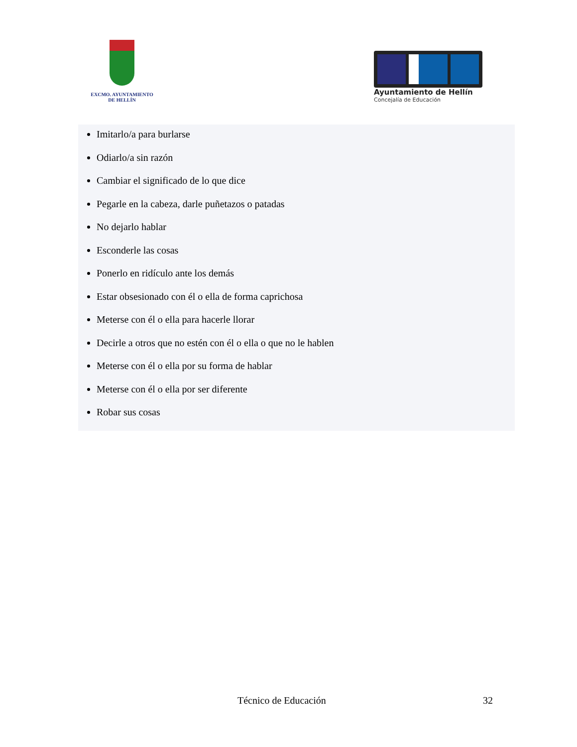EXCMO. AYUNTAMIENTO
DE HELLÍN
Ayuntamiento de Hellín
Concejalía de Educación
Imitarlo/a para burlarse
Odiarlo/a sin razón
Cambiar el significado de lo que dice
Pegarle en la cabeza, darle puñetazos o patadas
No dejarlo hablar
Esconderle las cosas
Ponerlo en ridículo ante los demás
Estar obsesionado con él o ella de forma caprichosa
Meterse con él o ella para hacerle llorar
Decirle a otros que no estén con él o ella o que no le hablen
Meterse con él o ella por su forma de hablar
Meterse con él o ella por ser diferente
Robar sus cosas
Técnico de Educación 32